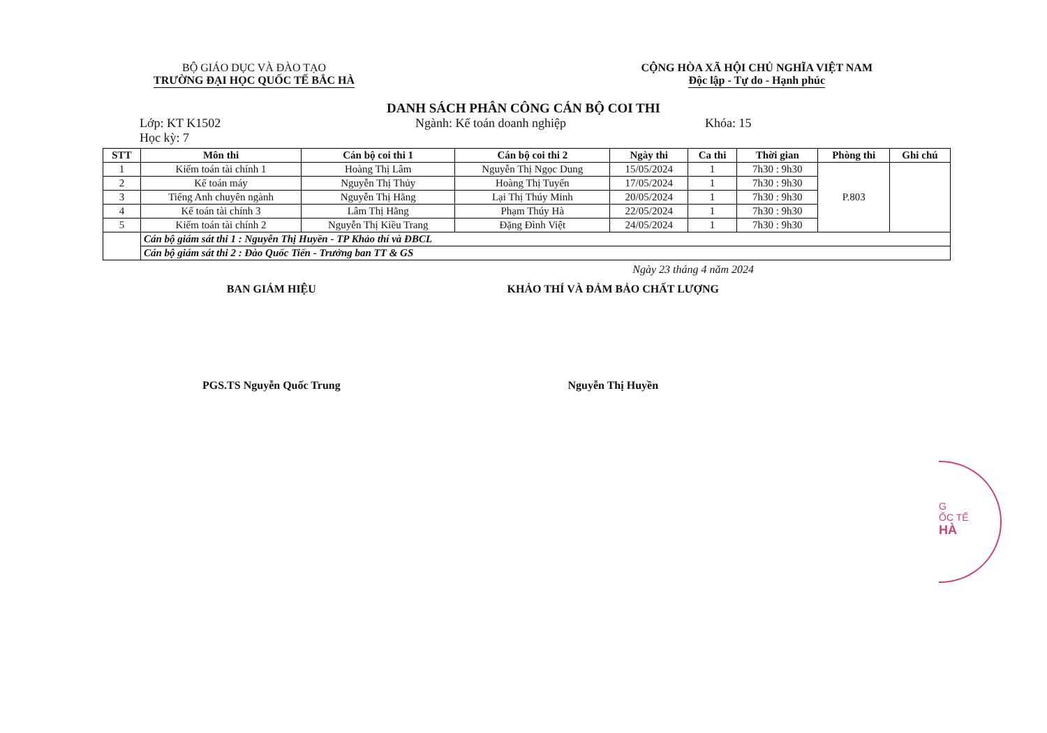BỘ GIÁO DỤC VÀ ĐÀO TẠO
TRƯỜNG ĐẠI HỌC QUỐC TẾ BẮC HÀ
CỘNG HÒA XÃ HỘI CHỦ NGHĨA VIỆT NAM
Độc lập - Tự do - Hạnh phúc
DANH SÁCH PHÂN CÔNG CÁN BỘ COI THI
Lớp: KT K1502 Ngành: Kế toán doanh nghiệp Khóa: 15
Học kỳ: 7
| STT | Môn thi | Cán bộ coi thi 1 | Cán bộ coi thi 2 | Ngày thi | Ca thi | Thời gian | Phòng thi | Ghi chú |
| --- | --- | --- | --- | --- | --- | --- | --- | --- |
| 1 | Kiểm toán tài chính 1 | Hoàng Thị Lâm | Nguyễn Thị Ngọc Dung | 15/05/2024 | 1 | 7h30 : 9h30 | P.803 | |
| 2 | Kế toán máy | Nguyễn Thị Thủy | Hoàng Thị Tuyến | 17/05/2024 | 1 | 7h30 : 9h30 | | |
| 3 | Tiếng Anh chuyên ngành | Nguyễn Thị Hằng | Lại Thị Thúy Minh | 20/05/2024 | 1 | 7h30 : 9h30 | | |
| 4 | Kế toán tài chính 3 | Lâm Thị Hằng | Phạm Thúy Hà | 22/05/2024 | 1 | 7h30 : 9h30 | | |
| 5 | Kiểm toán tài chính 2 | Nguyễn Thị Kiều Trang | Đặng Đình Việt | 24/05/2024 | 1 | 7h30 : 9h30 | | |
| | Cán bộ giám sát thi 1 : Nguyễn Thị Huyền - TP Khảo thí và ĐBCL | | | | | | | |
| | Cán bộ giám sát thi 2 : Đào Quốc Tiến - Trưởng ban TT & GS | | | | | | | |
Ngày 23 tháng 4 năm 2024
BAN GIÁM HIỆU
PGS.TS Nguyễn Quốc Trung
KHẢO THÍ VÀ ĐẢM BẢO CHẤT LƯỢNG
Nguyễn Thị Huyền
G
ỐC TẾ
HÀ